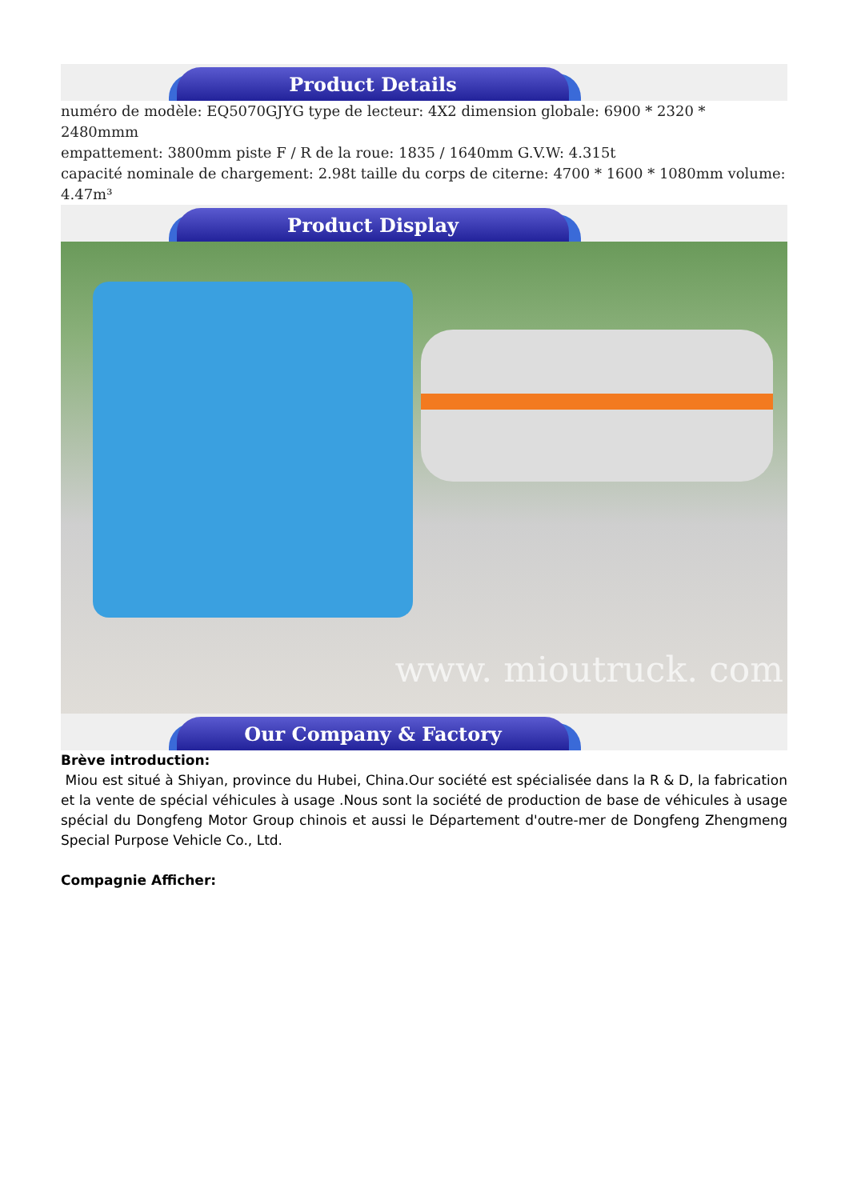Product Details
numéro de modèle: EQ5070GJYG type de lecteur: 4X2 dimension globale: 6900 * 2320 * 2480mmm
empattement: 3800mm piste F / R de la roue: 1835 / 1640mm G.V.W: 4.315t
capacité nominale de chargement: 2.98t taille du corps de citerne: 4700 * 1600 * 1080mm volume: 4.47m³
Product Display
www. mioutruck. com
Our Company & Factory
Brève introduction:
Miou est situé à Shiyan, province du Hubei, China.Our société est spécialisée dans la R & D, la fabrication et la vente de spécial véhicules à usage .Nous sont la société de production de base de véhicules à usage spécial du Dongfeng Motor Group chinois et aussi le Département d'outre-mer de Dongfeng Zhengmeng Special Purpose Vehicle Co., Ltd.
Compagnie Afficher: